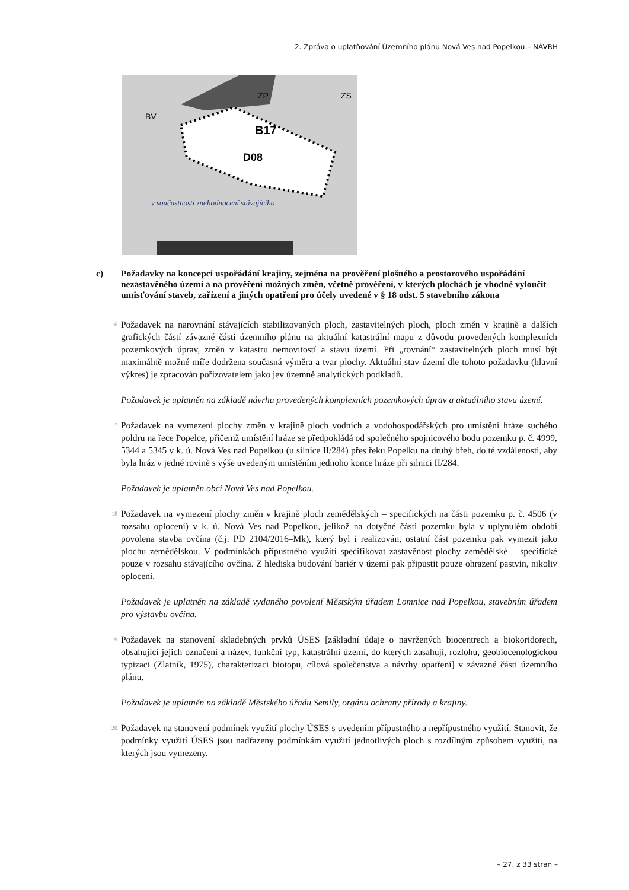2. Zpráva o uplatňování Územního plánu Nová Ves nad Popelkou – NÁVRH
B17
D08
ZP
ZS
BV
v součastnosti znehodnocení stávajícího
c) Požadavky na koncepci uspořádání krajiny, zejména na prověření plošného a prostorového uspořádání nezastavěného území a na prověření možných změn, včetně prověření, v kterých plochách je vhodné vyloučit umisťování staveb, zařízení a jiných opatření pro účely uvedené v § 18 odst. 5 stavebního zákona
16
Požadavek na narovnání stávajících stabilizovaných ploch, zastavitelných ploch, ploch změn v krajině a dalších grafických částí závazné části územního plánu na aktuální katastrální mapu z důvodu provedených komplexních pozemkových úprav, změn v katastru nemovitostí a stavu území. Při „rovnání“ zastavitelných ploch musí být maximálně možné míře dodržena současná výměra a tvar plochy. Aktuální stav území dle tohoto požadavku (hlavní výkres) je zpracován pořizovatelem jako jev územně analytických podkladů.
Požadavek je uplatněn na základě návrhu provedených komplexních pozemkových úprav a aktuálního stavu území.
17
Požadavek na vymezení plochy změn v krajině ploch vodních a vodohospodářských pro umístění hráze suchého poldru na řece Popelce, přičemž umístění hráze se předpokládá od společného spojnicového bodu pozemku p. č. 4999, 5344 a 5345 v k. ú. Nová Ves nad Popelkou (u silnice II/284) přes řeku Popelku na druhý břeh, do té vzdálenosti, aby byla hráz v jedné rovině s výše uvedeným umístěním jednoho konce hráze při silnici II/284.
Požadavek je uplatněn obcí Nová Ves nad Popelkou.
18
Požadavek na vymezení plochy změn v krajině ploch zemědělských – specifických na části pozemku p. č. 4506 (v rozsahu oplocení) v k. ú. Nová Ves nad Popelkou, jelikož na dotyčné části pozemku byla v uplynulém období povolena stavba ovčína (č.j. PD 2104/2016–Mk), který byl i realizován, ostatní část pozemku pak vymezit jako plochu zemědělskou. V podmínkách přípustného využití specifikovat zastavěnost plochy zemědělské – specifické pouze v rozsahu stávajícího ovčína. Z hlediska budování bariér v území pak připustit pouze ohrazení pastvin, nikoliv oplocení.
Požadavek je uplatněn na základě vydaného povolení Městským úřadem Lomnice nad Popelkou, stavebním úřadem pro výstavbu ovčína.
19
Požadavek na stanovení skladebných prvků ÚSES [základní údaje o navržených biocentrech a biokoridorech, obsahující jejich označení a název, funkční typ, katastrální území, do kterých zasahují, rozlohu, geobiocenologickou typizaci (Zlatník, 1975), charakterizaci biotopu, cílová společenstva a návrhy opatření] v závazné části územního plánu.
Požadavek je uplatněn na základě Městského úřadu Semily, orgánu ochrany přírody a krajiny.
20
Požadavek na stanovení podmínek využití plochy ÚSES s uvedením přípustného a nepřípustného využití. Stanovit, že podmínky využití ÚSES jsou nadřazeny podmínkám využití jednotlivých ploch s rozdílným způsobem využití, na kterých jsou vymezeny.
– 27. z 33 stran –